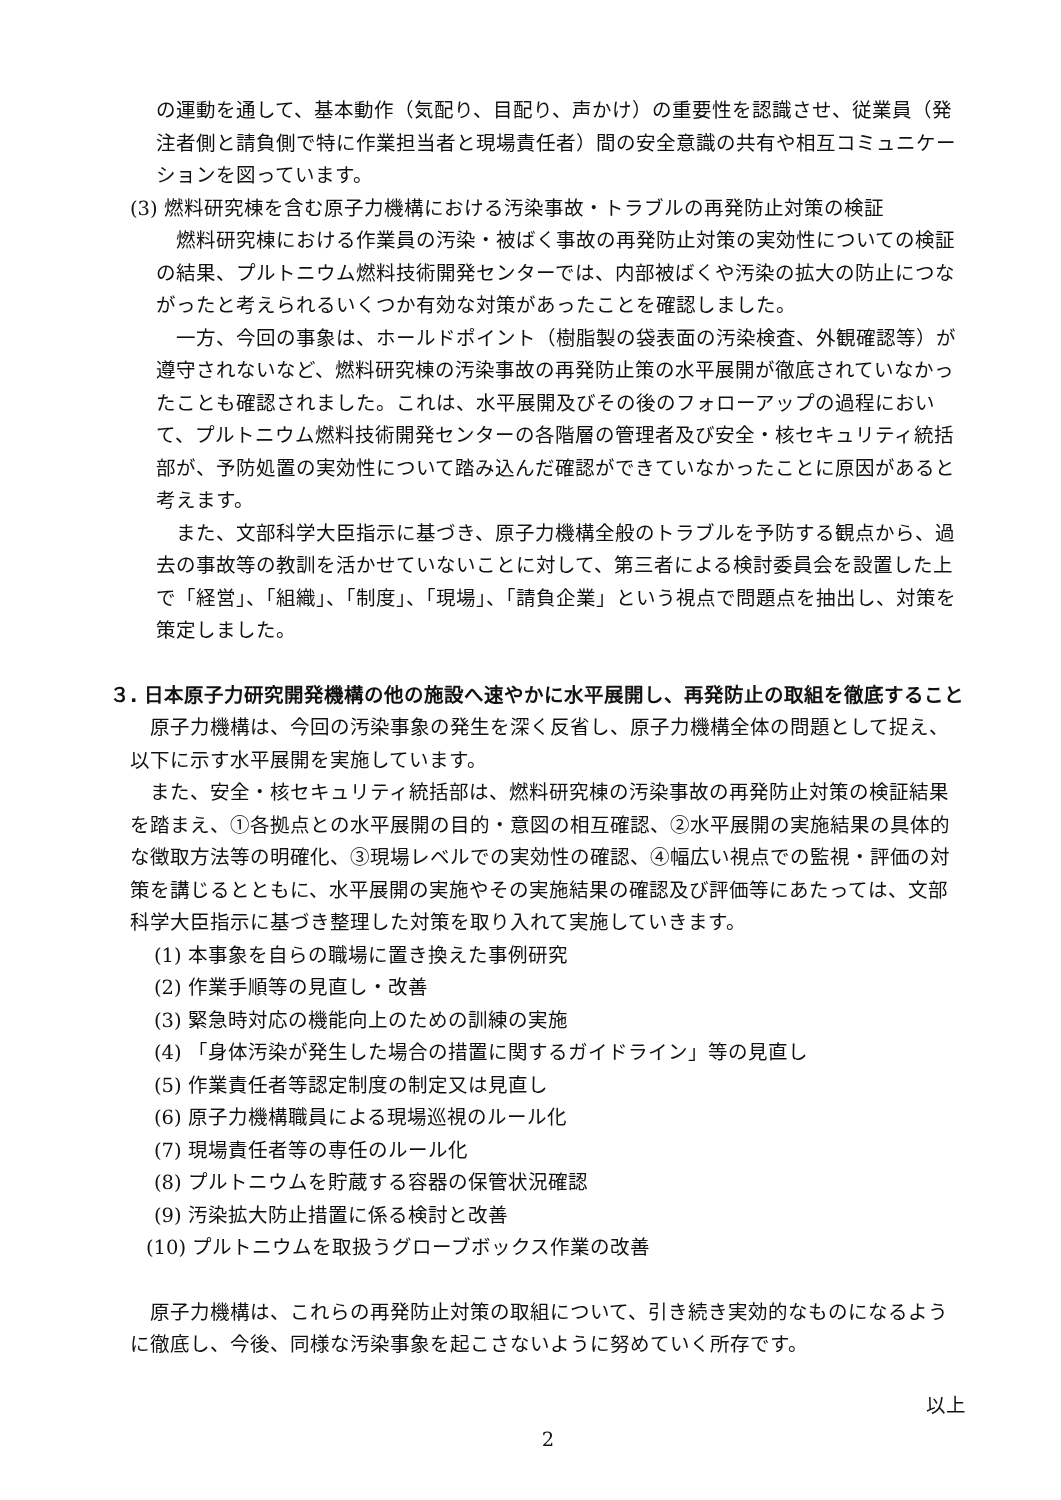の運動を通して、基本動作（気配り、目配り、声かけ）の重要性を認識させ、従業員（発注者側と請負側で特に作業担当者と現場責任者）間の安全意識の共有や相互コミュニケーションを図っています。
(3) 燃料研究棟を含む原子力機構における汚染事故・トラブルの再発防止対策の検証
燃料研究棟における作業員の汚染・被ばく事故の再発防止対策の実効性についての検証の結果、プルトニウム燃料技術開発センターでは、内部被ばくや汚染の拡大の防止につながったと考えられるいくつか有効な対策があったことを確認しました。
一方、今回の事象は、ホールドポイント（樹脂製の袋表面の汚染検査、外観確認等）が遵守されないなど、燃料研究棟の汚染事故の再発防止策の水平展開が徹底されていなかったことも確認されました。これは、水平展開及びその後のフォローアップの過程において、プルトニウム燃料技術開発センターの各階層の管理者及び安全・核セキュリティ統括部が、予防処置の実効性について踏み込んだ確認ができていなかったことに原因があると考えます。
また、文部科学大臣指示に基づき、原子力機構全般のトラブルを予防する観点から、過去の事故等の教訓を活かせていないことに対して、第三者による検討委員会を設置した上で「経営」、「組織」、「制度」、「現場」、「請負企業」という視点で問題点を抽出し、対策を策定しました。
３. 日本原子力研究開発機構の他の施設へ速やかに水平展開し、再発防止の取組を徹底すること
原子力機構は、今回の汚染事象の発生を深く反省し、原子力機構全体の問題として捉え、以下に示す水平展開を実施しています。
また、安全・核セキュリティ統括部は、燃料研究棟の汚染事故の再発防止対策の検証結果を踏まえ、①各拠点との水平展開の目的・意図の相互確認、②水平展開の実施結果の具体的な徴取方法等の明確化、③現場レベルでの実効性の確認、④幅広い視点での監視・評価の対策を講じるとともに、水平展開の実施やその実施結果の確認及び評価等にあたっては、文部科学大臣指示に基づき整理した対策を取り入れて実施していきます。
(1) 本事象を自らの職場に置き換えた事例研究
(2) 作業手順等の見直し・改善
(3) 緊急時対応の機能向上のための訓練の実施
(4) 「身体汚染が発生した場合の措置に関するガイドライン」等の見直し
(5) 作業責任者等認定制度の制定又は見直し
(6) 原子力機構職員による現場巡視のルール化
(7) 現場責任者等の専任のルール化
(8) プルトニウムを貯蔵する容器の保管状況確認
(9) 汚染拡大防止措置に係る検討と改善
(10) プルトニウムを取扱うグローブボックス作業の改善
原子力機構は、これらの再発防止対策の取組について、引き続き実効的なものになるように徹底し、今後、同様な汚染事象を起こさないように努めていく所存です。
以上
2